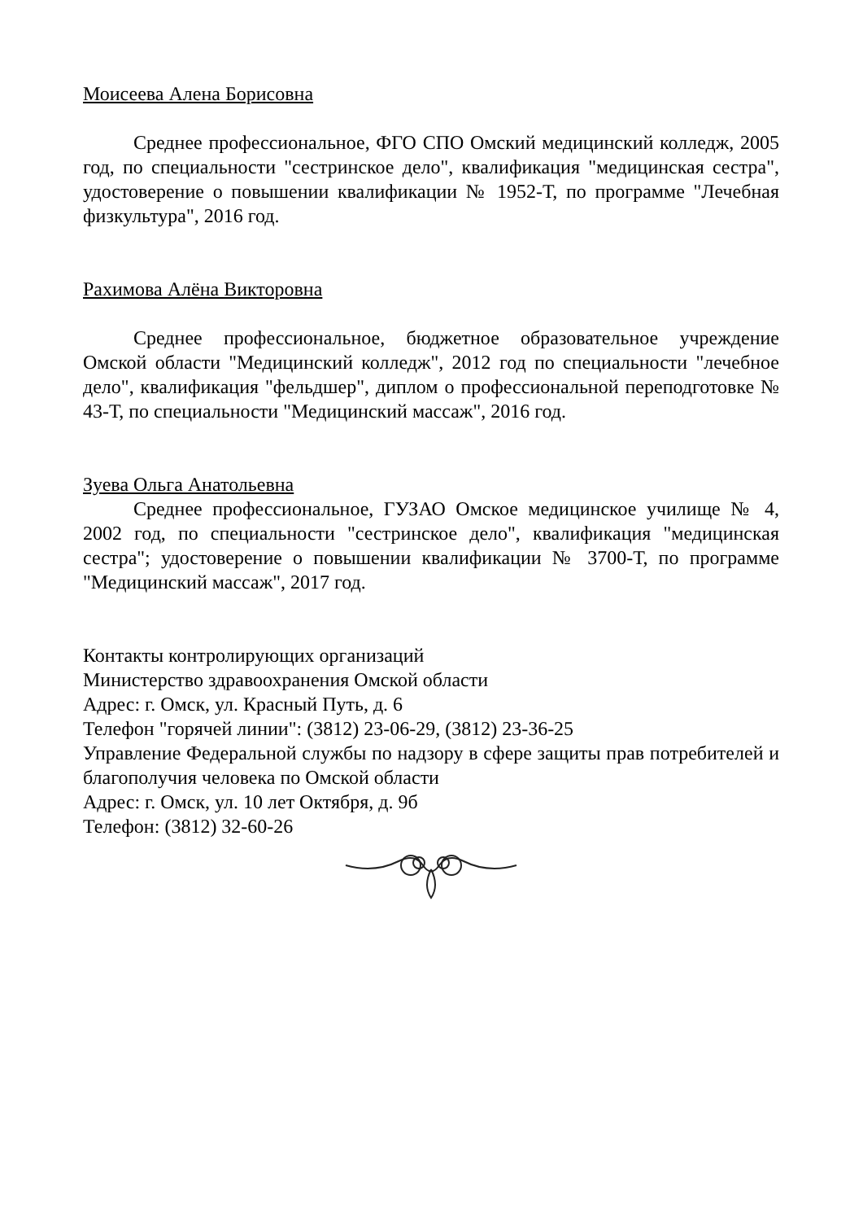Моисеева Алена Борисовна
Среднее профессиональное, ФГО СПО Омский медицинский колледж, 2005 год, по специальности "сестринское дело", квалификация "медицинская сестра", удостоверение о повышении квалификации № 1952-Т, по программе "Лечебная физкультура", 2016 год.
Рахимова Алёна Викторовна
Среднее профессиональное, бюджетное образовательное учреждение Омской области "Медицинский колледж", 2012 год по специальности "лечебное дело", квалификация "фельдшер", диплом о профессиональной переподготовке № 43-Т, по специальности "Медицинский массаж", 2016 год.
Зуева Ольга Анатольевна
Среднее профессиональное, ГУЗАО Омское медицинское училище № 4, 2002 год, по специальности "сестринское дело", квалификация "медицинская сестра"; удостоверение о повышении квалификации № 3700-Т, по программе "Медицинский массаж", 2017 год.
Контакты контролирующих организаций
Министерство здравоохранения Омской области
Адрес: г. Омск, ул. Красный Путь, д. 6
Телефон "горячей линии": (3812) 23-06-29, (3812) 23-36-25
Управление Федеральной службы по надзору в сфере защиты прав потребителей и благополучия человека по Омской области
Адрес: г. Омск, ул. 10 лет Октября, д. 9б
Телефон: (3812) 32-60-26